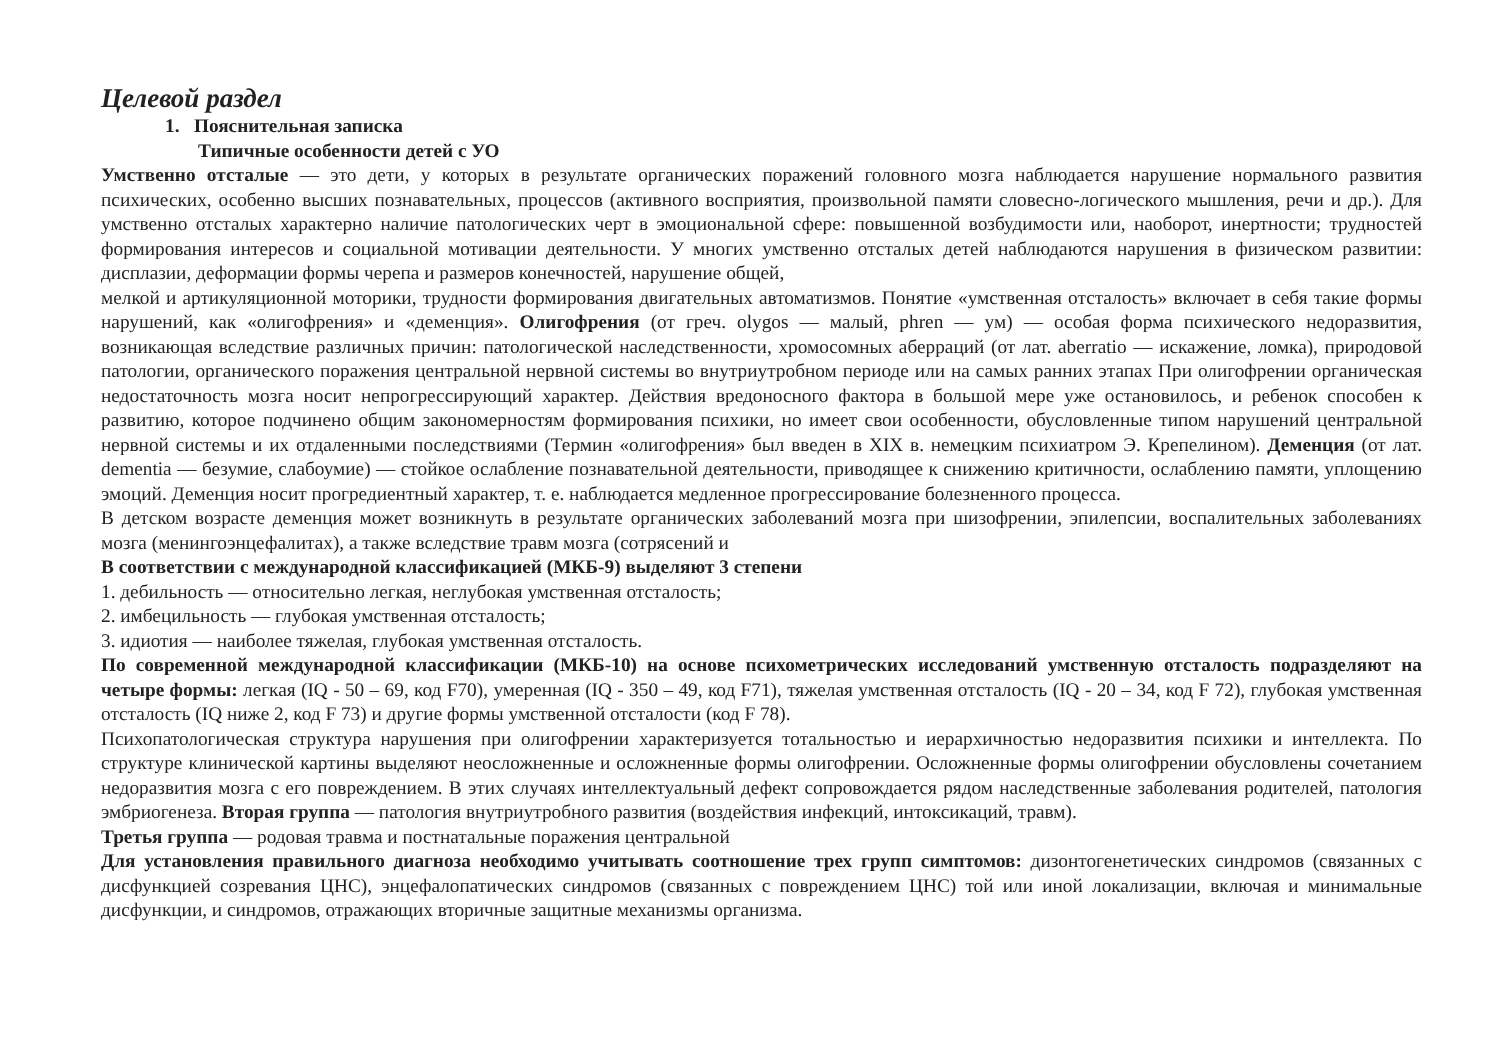Целевой раздел
1. Пояснительная записка
Типичные особенности детей с УО
Умственно отсталые — это дети, у которых в результате органических поражений головного мозга наблюдается нарушение нормального развития психических, особенно высших познавательных, процессов (активного восприятия, произвольной памяти словесно-логического мышления, речи и др.). Для умственно отсталых характерно наличие патологических черт в эмоциональной сфере: повышенной возбудимости или, наоборот, инертности; трудностей формирования интересов и социальной мотивации деятельности. У многих умственно отсталых детей наблюдаются нарушения в физическом развитии: дисплазии, деформации формы черепа и размеров конечностей, нарушение общей,
мелкой и артикуляционной моторики, трудности формирования двигательных автоматизмов. Понятие «умственная отсталость» включает в себя такие формы нарушений, как «олигофрения» и «деменция». Олигофрения (от греч. olygos — малый, phren — ум) — особая форма психического недоразвития, возникающая вследствие различных причин: патологической наследственности, хромосомных аберраций (от лат. aberratio — искажение, ломка), природовой патологии, органического поражения центральной нервной системы во внутриутробном периоде или на самых ранних этапах При олигофрении органическая недостаточность мозга носит непрогрессирующий характер. Действия вредоносного фактора в большой мере уже остановилось, и ребенок способен к развитию, которое подчинено общим закономерностям формирования психики, но имеет свои особенности, обусловленные типом нарушений центральной нервной системы и их отдаленными последствиями (Термин «олигофрения» был введен в XIX в. немецким психиатром Э. Крепелином). Деменция (от лат. dementia — безумие, слабоумие) — стойкое ослабление познавательной деятельности, приводящее к снижению критичности, ослаблению памяти, уплощению эмоций. Деменция носит прогредиентный характер, т. е. наблюдается медленное прогрессирование болезненного процесса.
В детском возрасте деменция может возникнуть в результате органических заболеваний мозга при шизофрении, эпилепсии, воспалительных заболеваниях мозга (менингоэнцефалитах), а также вследствие травм мозга (сотрясений и
В соответствии с международной классификацией (МКБ-9) выделяют 3 степени
1. дебильность — относительно легкая, неглубокая умственная отсталость;
2. имбецильность — глубокая умственная отсталость;
3. идиотия — наиболее тяжелая, глубокая умственная отсталость.
По современной международной классификации (МКБ-10) на основе психометрических исследований умственную отсталость подразделяют на четыре формы: легкая (IQ - 50 – 69, код F70), умеренная (IQ - 350 – 49, код F71), тяжелая умственная отсталость (IQ - 20 – 34, код F 72), глубокая умственная отсталость (IQ ниже 2, код F 73) и другие формы умственной отсталости (код F 78).
Психопатологическая структура нарушения при олигофрении характеризуется тотальностью и иерархичностью недоразвития психики и интеллекта. По структуре клинической картины выделяют неосложненные и осложненные формы олигофрении. Осложненные формы олигофрении обусловлены сочетанием недоразвития мозга с его повреждением. В этих случаях интеллектуальный дефект сопровождается рядом наследственные заболевания родителей, патология эмбриогенеза. Вторая группа — патология внутриутробного развития (воздействия инфекций, интоксикаций, травм).
Третья группа — родовая травма и постнатальные поражения центральной
Для установления правильного диагноза необходимо учитывать соотношение трех групп симптомов: дизонтогенетических синдромов (связанных с дисфункцией созревания ЦНС), энцефалопатических синдромов (связанных с повреждением ЦНС) той или иной локализации, включая и минимальные дисфункции, и синдромов, отражающих вторичные защитные механизмы организма.